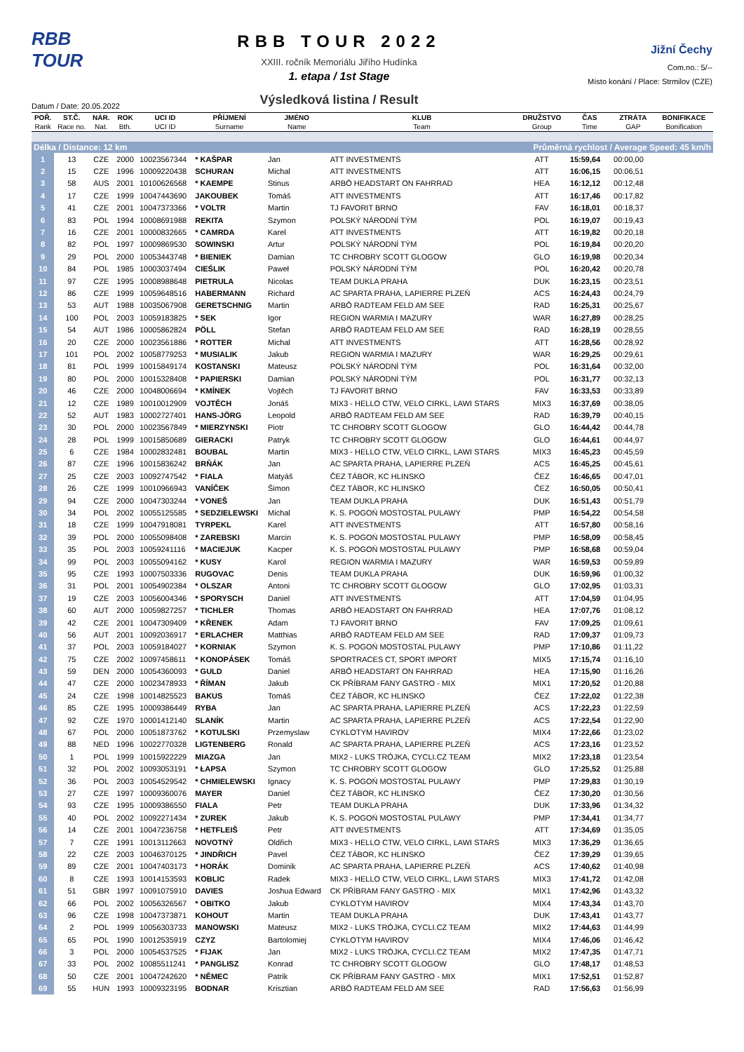RBB TOUR
Datum / Date: 20.05.2022
RBB TOUR 2022
XXIII. ročník Memoriálu Jiřího Hudínka
1. etapa / 1st Stage
Výsledková listina / Result
Jižní Čechy
Com.no.: 5/--
Místo konání / Place: Strmilov (CZE)
| POŘ. | ST.Č. | NÁR. | ROK | UCI ID | PŘÍJMENÍ | JMÉNO | KLUB | DRUŽSTVO | ČAS | ZTRÁTA | BONIFIKACE |
| --- | --- | --- | --- | --- | --- | --- | --- | --- | --- | --- | --- |
| Rank | Race no. | Nat. | Bth. | UCI ID | Surname | Name | Team | Group | Time | GAP | Bonification |
| Délka / Distance: 12 km | | | | | | | | Průměrná rychlost / Average Speed: 45 km/h | | | |
| 1 | 13 | CZE | 2000 | 10023567344 | * KAŠPAR | Jan | ATT INVESTMENTS | ATT | 15:59,64 | 00:00,00 | |
| 2 | 15 | CZE | 1996 | 10009220438 | SCHURAN | Michal | ATT INVESTMENTS | ATT | 16:06,15 | 00:06,51 | |
| 3 | 58 | AUS | 2001 | 10100626568 | * KAEMPE | Stinus | ARBÖ HEADSTART ON FAHRRAD | HEA | 16:12,12 | 00:12,48 | |
| 4 | 17 | CZE | 1999 | 10047443690 | JAKOUBEK | Tomáš | ATT INVESTMENTS | ATT | 16:17,46 | 00:17,82 | |
| 5 | 41 | CZE | 2001 | 10047373366 | * VOLTR | Martin | TJ FAVORIT BRNO | FAV | 16:18,01 | 00:18,37 | |
| 6 | 83 | POL | 1994 | 10008691988 | REKITA | Szymon | POLSKÝ NÁRODNÍ TÝM | POL | 16:19,07 | 00:19,43 | |
| 7 | 16 | CZE | 2001 | 10000832665 | * CAMRDA | Karel | ATT INVESTMENTS | ATT | 16:19,82 | 00:20,18 | |
| 8 | 82 | POL | 1997 | 10009869530 | SOWINSKI | Artur | POLSKÝ NÁRODNÍ TÝM | POL | 16:19,84 | 00:20,20 | |
| 9 | 29 | POL | 2000 | 10053443748 | * BIENIEK | Damian | TC CHROBRY SCOTT GLOGOW | GLO | 16:19,98 | 00:20,34 | |
| 10 | 84 | POL | 1985 | 10003037494 | CIEŚLIK | Paweł | POLSKÝ NÁRODNÍ TÝM | POL | 16:20,42 | 00:20,78 | |
| 11 | 97 | CZE | 1995 | 10008988648 | PIETRULA | Nicolas | TEAM DUKLA PRAHA | DUK | 16:23,15 | 00:23,51 | |
| 12 | 86 | CZE | 1999 | 10059648516 | HABERMANN | Richard | AC SPARTA PRAHA, LAPIERRE PLZEŇ | ACS | 16:24,43 | 00:24,79 | |
| 13 | 53 | AUT | 1988 | 10035067908 | GERETSCHNIG | Martin | ARBÖ RADTEAM FELD AM SEE | RAD | 16:25,31 | 00:25,67 | |
| 14 | 100 | POL | 2003 | 10059183825 | * SEK | Igor | REGION WARMIA I MAZURY | WAR | 16:27,89 | 00:28,25 | |
| 15 | 54 | AUT | 1986 | 10005862824 | PÖLL | Stefan | ARBÖ RADTEAM FELD AM SEE | RAD | 16:28,19 | 00:28,55 | |
| 16 | 20 | CZE | 2000 | 10023561886 | * ROTTER | Michal | ATT INVESTMENTS | ATT | 16:28,56 | 00:28,92 | |
| 17 | 101 | POL | 2002 | 10058779253 | * MUSIALIK | Jakub | REGION WARMIA I MAZURY | WAR | 16:29,25 | 00:29,61 | |
| 18 | 81 | POL | 1999 | 10015849174 | KOSTANSKI | Mateusz | POLSKÝ NÁRODNÍ TÝM | POL | 16:31,64 | 00:32,00 | |
| 19 | 80 | POL | 2000 | 10015328408 | * PAPIERSKI | Damian | POLSKÝ NÁRODNÍ TÝM | POL | 16:31,77 | 00:32,13 | |
| 20 | 46 | CZE | 2000 | 10048006694 | * KMÍNEK | Vojtěch | TJ FAVORIT BRNO | FAV | 16:33,53 | 00:33,89 | |
| 21 | 12 | CZE | 1989 | 10010012909 | VOJTĚCH | Jonáš | MIX3 - HELLO CTW, VELO CIRKL, LAWI STARS | MIX3 | 16:37,69 | 00:38,05 | |
| 22 | 52 | AUT | 1983 | 10002727401 | HANS-JÖRG | Leopold | ARBÖ RADTEAM FELD AM SEE | RAD | 16:39,79 | 00:40,15 | |
| 23 | 30 | POL | 2000 | 10023567849 | * MIERZYNSKI | Piotr | TC CHROBRY SCOTT GLOGOW | GLO | 16:44,42 | 00:44,78 | |
| 24 | 28 | POL | 1999 | 10015850689 | GIERACKI | Patryk | TC CHROBRY SCOTT GLOGOW | GLO | 16:44,61 | 00:44,97 | |
| 25 | 6 | CZE | 1984 | 10002832481 | BOUBAL | Martin | MIX3 - HELLO CTW, VELO CIRKL, LAWI STARS | MIX3 | 16:45,23 | 00:45,59 | |
| 26 | 87 | CZE | 1996 | 10015836242 | BRŇÁK | Jan | AC SPARTA PRAHA, LAPIERRE PLZEŇ | ACS | 16:45,25 | 00:45,61 | |
| 27 | 25 | CZE | 2003 | 10092747542 | * FIALA | Matyáš | ČEZ TÁBOR, KC HLINSKO | ČEZ | 16:46,65 | 00:47,01 | |
| 28 | 26 | CZE | 1999 | 10010966943 | VANÍČEK | Šimon | ČEZ TÁBOR, KC HLINSKO | ČEZ | 16:50,05 | 00:50,41 | |
| 29 | 94 | CZE | 2000 | 10047303244 | * VONEŠ | Jan | TEAM DUKLA PRAHA | DUK | 16:51,43 | 00:51,79 | |
| 30 | 34 | POL | 2002 | 10055125585 | * SEDZIELEWSKI | Michal | K. S. POGOŃ MOSTOSTAL PULAWY | PMP | 16:54,22 | 00:54,58 | |
| 31 | 18 | CZE | 1999 | 10047918081 | TYRPEKL | Karel | ATT INVESTMENTS | ATT | 16:57,80 | 00:58,16 | |
| 32 | 39 | POL | 2000 | 10055098408 | * ZAREBSKI | Marcin | K. S. POGOŃ MOSTOSTAL PULAWY | PMP | 16:58,09 | 00:58,45 | |
| 33 | 35 | POL | 2003 | 10059241116 | * MACIEJUK | Kacper | K. S. POGOŃ MOSTOSTAL PULAWY | PMP | 16:58,68 | 00:59,04 | |
| 34 | 99 | POL | 2003 | 10055094162 | * KUSY | Karol | REGION WARMIA I MAZURY | WAR | 16:59,53 | 00:59,89 | |
| 35 | 95 | CZE | 1993 | 10007503336 | RUGOVAC | Denis | TEAM DUKLA PRAHA | DUK | 16:59,96 | 01:00,32 | |
| 36 | 31 | POL | 2001 | 10054902384 | * OLSZAR | Antoni | TC CHROBRY SCOTT GLOGOW | GLO | 17:02,95 | 01:03,31 | |
| 37 | 19 | CZE | 2003 | 10056004346 | * SPORYSCH | Daniel | ATT INVESTMENTS | ATT | 17:04,59 | 01:04,95 | |
| 38 | 60 | AUT | 2000 | 10059827257 | * TICHLER | Thomas | ARBÖ HEADSTART ON FAHRRAD | HEA | 17:07,76 | 01:08,12 | |
| 39 | 42 | CZE | 2001 | 10047309409 | * KŘENEK | Adam | TJ FAVORIT BRNO | FAV | 17:09,25 | 01:09,61 | |
| 40 | 56 | AUT | 2001 | 10092036917 | * ERLACHER | Matthias | ARBÖ RADTEAM FELD AM SEE | RAD | 17:09,37 | 01:09,73 | |
| 41 | 37 | POL | 2003 | 10059184027 | * KORNIAK | Szymon | K. S. POGOŃ MOSTOSTAL PULAWY | PMP | 17:10,86 | 01:11,22 | |
| 42 | 75 | CZE | 2002 | 10097458611 | * KONOPÁSEK | Tomáš | SPORTRACES CT, SPORT IMPORT | MIX5 | 17:15,74 | 01:16,10 | |
| 43 | 59 | DEN | 2000 | 10054360093 | * GULD | Daniel | ARBÖ HEADSTART ON FAHRRAD | HEA | 17:15,90 | 01:16,26 | |
| 44 | 47 | CZE | 2000 | 10023478933 | * ŘÍMAN | Jakub | CK PŘÍBRAM FANY GASTRO - MIX | MIX1 | 17:20,52 | 01:20,88 | |
| 45 | 24 | CZE | 1998 | 10014825523 | BAKUS | Tomáš | ČEZ TÁBOR, KC HLINSKO | ČEZ | 17:22,02 | 01:22,38 | |
| 46 | 85 | CZE | 1995 | 10009386449 | RYBA | Jan | AC SPARTA PRAHA, LAPIERRE PLZEŇ | ACS | 17:22,23 | 01:22,59 | |
| 47 | 92 | CZE | 1970 | 10001412140 | SLANÍK | Martin | AC SPARTA PRAHA, LAPIERRE PLZEŇ | ACS | 17:22,54 | 01:22,90 | |
| 48 | 67 | POL | 2000 | 10051873762 | * KOTULSKI | Przemyslaw | CYKLOTYM HAVIROV | MIX4 | 17:22,66 | 01:23,02 | |
| 49 | 88 | NED | 1996 | 10022770328 | LIGTENBERG | Ronald | AC SPARTA PRAHA, LAPIERRE PLZEŇ | ACS | 17:23,16 | 01:23,52 | |
| 50 | 1 | POL | 1999 | 10015922229 | MIAZGA | Jan | MIX2 - LUKS TRÓJKA, CYCLI.CZ TEAM | MIX2 | 17:23,18 | 01:23,54 | |
| 51 | 32 | POL | 2002 | 10093053191 | * ŁAPSA | Szymon | TC CHROBRY SCOTT GLOGOW | GLO | 17:25,52 | 01:25,88 | |
| 52 | 36 | POL | 2003 | 10054529542 | * CHMIELEWSKI | Ignacy | K. S. POGOŃ MOSTOSTAL PULAWY | PMP | 17:29,83 | 01:30,19 | |
| 53 | 27 | CZE | 1997 | 10009360076 | MAYER | Daniel | ČEZ TÁBOR, KC HLINSKO | ČEZ | 17:30,20 | 01:30,56 | |
| 54 | 93 | CZE | 1995 | 10009386550 | FIALA | Petr | TEAM DUKLA PRAHA | DUK | 17:33,96 | 01:34,32 | |
| 55 | 40 | POL | 2002 | 10092271434 | * ZUREK | Jakub | K. S. POGOŃ MOSTOSTAL PULAWY | PMP | 17:34,41 | 01:34,77 | |
| 56 | 14 | CZE | 2001 | 10047236758 | * HETFLEIŠ | Petr | ATT INVESTMENTS | ATT | 17:34,69 | 01:35,05 | |
| 57 | 7 | CZE | 1991 | 10013112663 | NOVOTNÝ | Oldřich | MIX3 - HELLO CTW, VELO CIRKL, LAWI STARS | MIX3 | 17:36,29 | 01:36,65 | |
| 58 | 22 | CZE | 2003 | 10046370125 | * JINDŘICH | Pavel | ČEZ TÁBOR, KC HLINSKO | ČEZ | 17:39,29 | 01:39,65 | |
| 59 | 89 | CZE | 2001 | 10047403173 | * HORÁK | Dominik | AC SPARTA PRAHA, LAPIERRE PLZEŇ | ACS | 17:40,62 | 01:40,98 | |
| 60 | 8 | CZE | 1993 | 10014153593 | KOBLIC | Radek | MIX3 - HELLO CTW, VELO CIRKL, LAWI STARS | MIX3 | 17:41,72 | 01:42,08 | |
| 61 | 51 | GBR | 1997 | 10091075910 | DAVIES | Joshua Edward | CK PŘÍBRAM FANY GASTRO - MIX | MIX1 | 17:42,96 | 01:43,32 | |
| 62 | 66 | POL | 2002 | 10056326567 | * OBITKO | Jakub | CYKLOTYM HAVIROV | MIX4 | 17:43,34 | 01:43,70 | |
| 63 | 96 | CZE | 1998 | 10047373871 | KOHOUT | Martin | TEAM DUKLA PRAHA | DUK | 17:43,41 | 01:43,77 | |
| 64 | 2 | POL | 1999 | 10056303733 | MANOWSKI | Mateusz | MIX2 - LUKS TRÓJKA, CYCLI.CZ TEAM | MIX2 | 17:44,63 | 01:44,99 | |
| 65 | 65 | POL | 1990 | 10012535919 | CZYZ | Bartolomiej | CYKLOTYM HAVIROV | MIX4 | 17:46,06 | 01:46,42 | |
| 66 | 3 | POL | 2000 | 10054537525 | * FIJAK | Jan | MIX2 - LUKS TRÓJKA, CYCLI.CZ TEAM | MIX2 | 17:47,35 | 01:47,71 | |
| 67 | 33 | POL | 2002 | 10085511241 | * PANGLISZ | Konrad | TC CHROBRY SCOTT GLOGOW | GLO | 17:48,17 | 01:48,53 | |
| 68 | 50 | CZE | 2001 | 10047242620 | * NĚMEC | Patrik | CK PŘÍBRAM FANY GASTRO - MIX | MIX1 | 17:52,51 | 01:52,87 | |
| 69 | 55 | HUN | 1993 | 10009323195 | BODNAR | Krisztian | ARBÖ RADTEAM FELD AM SEE | RAD | 17:56,63 | 01:56,99 | |